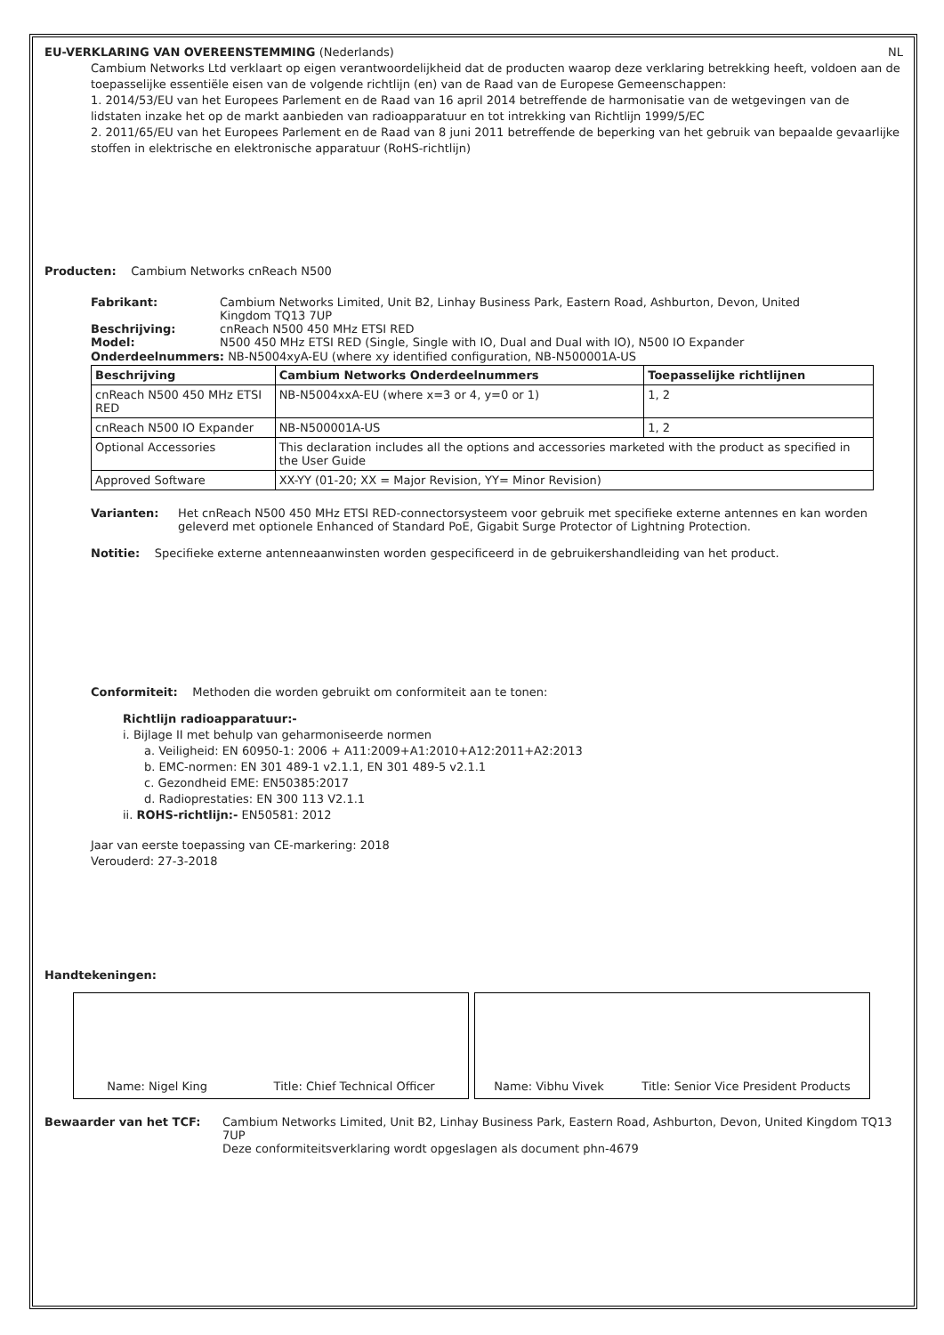EU-VERKLARING VAN OVEREENSTEMMING (Nederlands) NL
Cambium Networks Ltd verklaart op eigen verantwoordelijkheid dat de producten waarop deze verklaring betrekking heeft, voldoen aan de toepasselijke essentiële eisen van de volgende richtlijn (en) van de Raad van de Europese Gemeenschappen:
1. 2014/53/EU van het Europees Parlement en de Raad van 16 april 2014 betreffende de harmonisatie van de wetgevingen van de lidstaten inzake het op de markt aanbieden van radioapparatuur en tot intrekking van Richtlijn 1999/5/EC
2. 2011/65/EU van het Europees Parlement en de Raad van 8 juni 2011 betreffende de beperking van het gebruik van bepaalde gevaarlijke stoffen in elektrische en elektronische apparatuur (RoHS-richtlijn)
Producten: Cambium Networks cnReach N500
Fabrikant: Cambium Networks Limited, Unit B2, Linhay Business Park, Eastern Road, Ashburton, Devon, United Kingdom TQ13 7UP
Beschrijving: cnReach N500 450 MHz ETSI RED
Model: N500 450 MHz ETSI RED (Single, Single with IO, Dual and Dual with IO), N500 IO Expander
Onderdeelnummers: NB-N5004xyA-EU (where xy identified configuration, NB-N500001A-US
| Beschrijving | Cambium Networks Onderdeelnummers | Toepasselijke richtlijnen |
| --- | --- | --- |
| cnReach N500 450 MHz ETSI RED | NB-N5004xxA-EU (where x=3 or 4, y=0 or 1) | 1, 2 |
| cnReach N500 IO Expander | NB-N500001A-US | 1, 2 |
| Optional Accessories | This declaration includes all the options and accessories marketed with the product as specified in the User Guide | |
| Approved Software | XX-YY (01-20; XX = Major Revision, YY= Minor Revision) | |
Varianten: Het cnReach N500 450 MHz ETSI RED-connectorsysteem voor gebruik met specifieke externe antennes en kan worden geleverd met optionele Enhanced of Standard PoE, Gigabit Surge Protector of Lightning Protection.
Notitie: Specifieke externe antenneaanwinsten worden gespecificeerd in de gebruikershandleiding van het product.
Conformiteit: Methoden die worden gebruikt om conformiteit aan te tonen:
Richtlijn radioapparatuur:-
i. Bijlage II met behulp van geharmoniseerde normen
a. Veiligheid: EN 60950-1: 2006 + A11:2009+A1:2010+A12:2011+A2:2013
b. EMC-normen: EN 301 489-1 v2.1.1, EN 301 489-5 v2.1.1
c. Gezondheid EME: EN50385:2017
d. Radioprestaties: EN 300 113 V2.1.1
ii. ROHS-richtlijn:- EN50581: 2012
Jaar van eerste toepassing van CE-markering: 2018
Verouderd: 27-3-2018
Handtekeningen:
Name: Nigel King Title: Chief Technical Officer Name: Vibhu Vivek Title: Senior Vice President Products
Bewaarder van het TCF: Cambium Networks Limited, Unit B2, Linhay Business Park, Eastern Road, Ashburton, Devon, United Kingdom TQ13 7UP
Deze conformiteitsverklaring wordt opgeslagen als document phn-4679